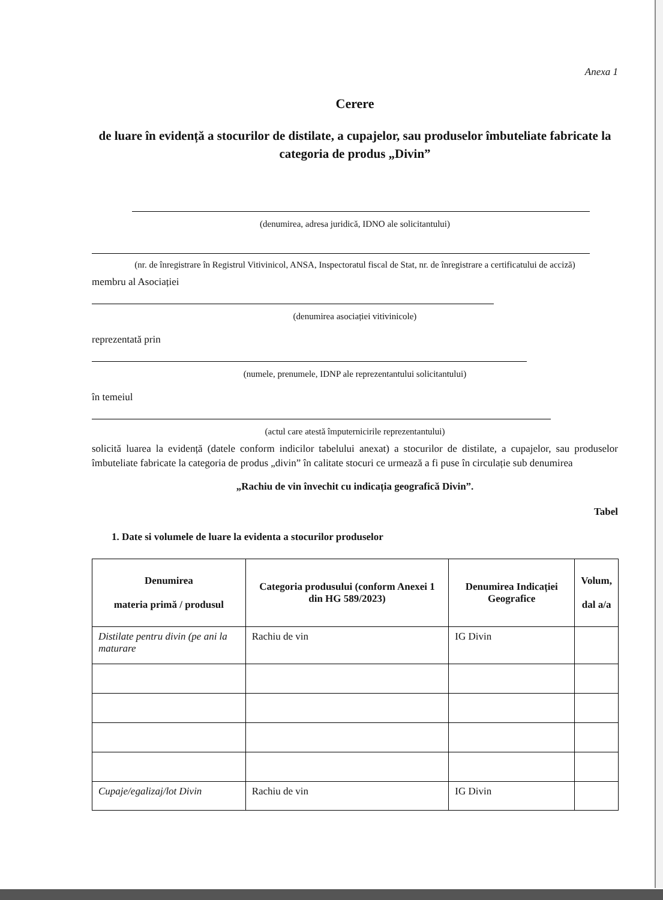Anexa 1
Cerere
de luare în evidență a stocurilor de distilate, a cupajelor, sau produselor îmbuteliate fabricate la categoria de produs „Divin”
(denumirea, adresa juridică, IDNO ale solicitantului)
(nr. de înregistrare în Registrul Vitivinicol, ANSA, Inspectoratul fiscal de Stat, nr. de înregistrare a certificatului de acciză)
membru al Asociației
(denumirea asociației vitivinicole)
reprezentată prin
(numele, prenumele, IDNP ale reprezentantului solicitantului)
în temeiul
(actul care atestă împuternicirile reprezentantului)
solicită luarea la evidență (datele conform indicilor tabelului anexat) a stocurilor de distilate, a cupajelor, sau produselor îmbuteliate fabricate la categoria de produs „divin” în calitate stocuri ce urmează a fi puse în circulație sub denumirea
„Rachiu de vin învechit cu indicația geografică Divin”.
Tabel
1. Date si volumele de luare la evidenta a stocurilor produselor
| Denumirea materia primă / produsul | Categoria produsului (conform Anexei 1 din HG 589/2023) | Denumirea Indicației Geografice | Volum, dal a/a |
| --- | --- | --- | --- |
| Distilate pentru divin (pe ani la maturare | Rachiu de vin | IG Divin | |
| Cupaje/egalizaj/lot Divin | Rachiu de vin | IG Divin | |